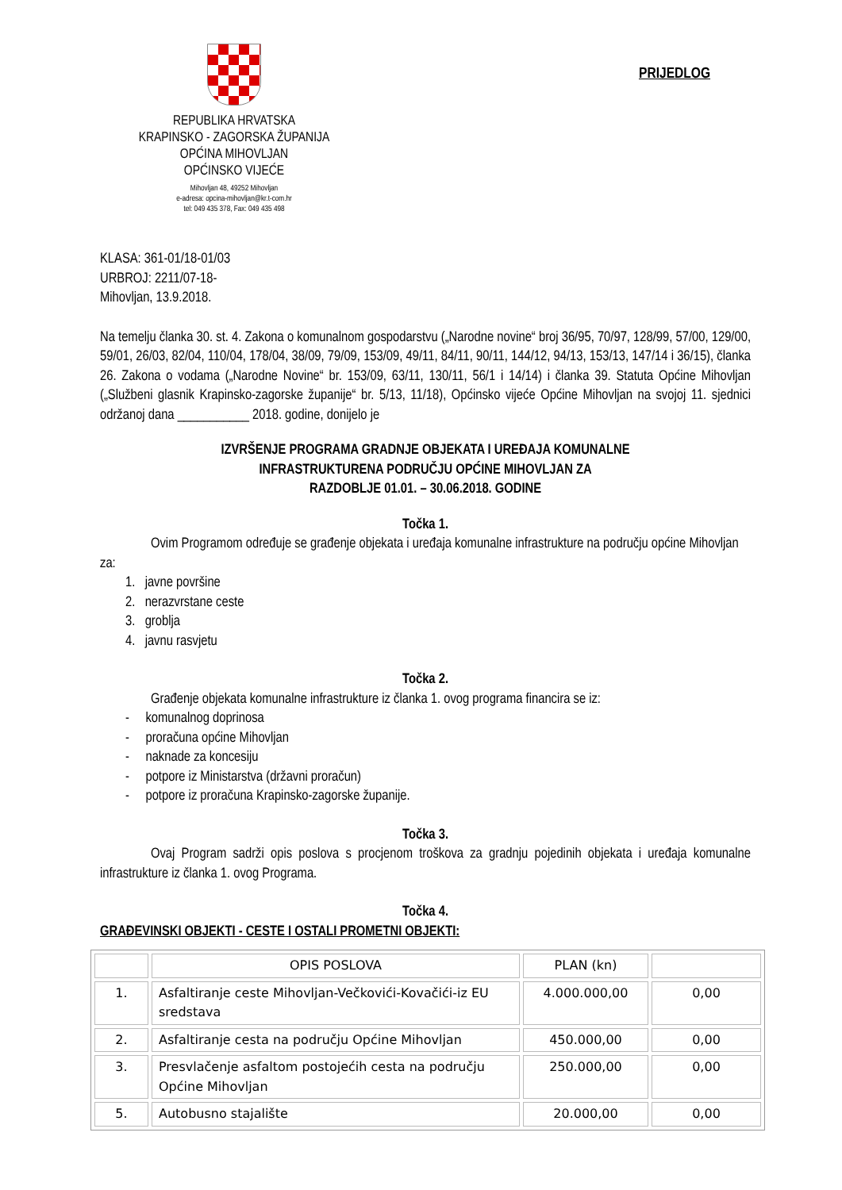REPUBLIKA HRVATSKA
KRAPINSKO - ZAGORSKA ŽUPANIJA
OPĆINA MIHOVLJAN
OPĆINSKO VIJEĆE
Mihovljan 48, 49252 Mihovljan
e-adresa: opcina-mihovljan@kr.t-com.hr
tel: 049 435 378, Fax: 049 435 498
PRIJEDLOG
KLASA: 361-01/18-01/03
URBROJ: 2211/07-18-
Mihovljan, 13.9.2018.
Na temelju članka 30. st. 4. Zakona o komunalnom gospodarstvu („Narodne novine“ broj 36/95, 70/97, 128/99, 57/00, 129/00, 59/01, 26/03, 82/04, 110/04, 178/04, 38/09, 79/09, 153/09, 49/11, 84/11, 90/11, 144/12, 94/13, 153/13, 147/14 i 36/15), članka 26. Zakona o vodama („Narodne Novine“ br. 153/09, 63/11, 130/11, 56/1 i 14/14) i članka 39. Statuta Općine Mihovljan („Službeni glasnik Krapinsko-zagorske županije“ br. 5/13, 11/18), Općinsko vijeće Općine Mihovljan na svojoj 11. sjednici održanoj dana ___________ 2018. godine, donijelo je
IZVRŠENJE PROGRAMA GRADNJE OBJEKATA I UREĐAJA KOMUNALNE
INFRASTRUKTURENA PODRUČJU OPĆINE MIHOVLJAN ZA
RAZDOBLJE 01.01. – 30.06.2018. GODINE
Točka 1.
Ovim Programom određuje se građenje objekata i uređaja komunalne infrastrukture na području općine Mihovljan za:
1. javne površine
2. nerazvrstane ceste
3. groblja
4. javnu rasvjetu
Točka 2.
Građenje objekata komunalne infrastrukture iz članka 1. ovog programa financira se iz:
- komunalnog doprinosa
- proračuna općine Mihovljan
- naknade za koncesiju
- potpore iz Ministarstva (državni proračun)
- potpore iz proračuna Krapinsko-zagorske županije.
Točka 3.
Ovaj Program sadrži opis poslova s procjenom troškova za gradnju pojedinih objekata i uređaja komunalne infrastrukture iz članka 1. ovog Programa.
Točka 4.
GRAĐEVINSKI OBJEKTI - CESTE I OSTALI PROMETNI OBJEKTI:
| | OPIS POSLOVA | PLAN (kn) | |
| 1. | Asfaltiranje ceste Mihovljan-Večkovići-Kovačići-iz EU sredstava | 4.000.000,00 | 0,00 |
| 2. | Asfaltiranje cesta na području Općine Mihovljan | 450.000,00 | 0,00 |
| 3. | Presvlačenje asfaltom postojećih cesta na području Općine Mihovljan | 250.000,00 | 0,00 |
| 5. | Autobusno stajalište | 20.000,00 | 0,00 |